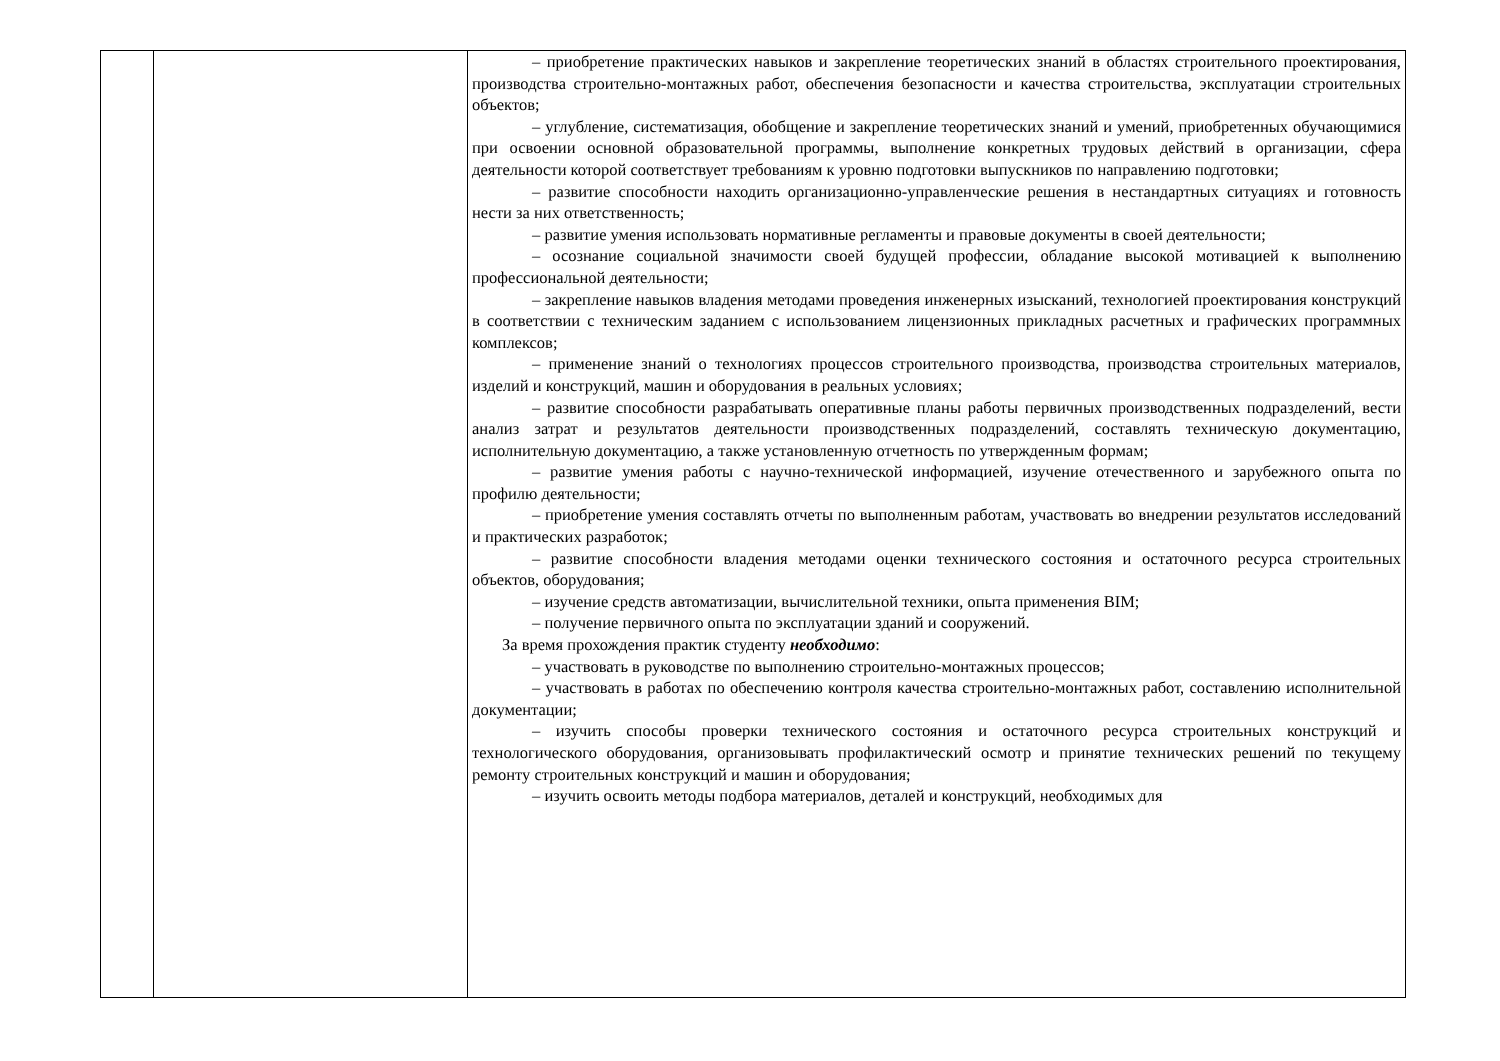| | | – приобретение практических навыков и закрепление теоретических знаний в областях строительного проектирования, производства строительно-монтажных работ, обеспечения безопасности и качества строительства, эксплуатации строительных объектов; – углубление, систематизация, обобщение и закрепление теоретических знаний и умений, приобретенных обучающимися при освоении основной образовательной программы, выполнение конкретных трудовых действий в организации, сфера деятельности которой соответствует требованиям к уровню подготовки выпускников по направлению подготовки; – развитие способности находить организационно-управленческие решения в нестандартных ситуациях и готовность нести за них ответственность; – развитие умения использовать нормативные регламенты и правовые документы в своей деятельности; – осознание социальной значимости своей будущей профессии, обладание высокой мотивацией к выполнению профессиональной деятельности; – закрепление навыков владения методами проведения инженерных изысканий, технологией проектирования конструкций в соответствии с техническим заданием с использованием лицензионных прикладных расчетных и графических программных комплексов; – применение знаний о технологиях процессов строительного производства, производства строительных материалов, изделий и конструкций, машин и оборудования в реальных условиях; – развитие способности разрабатывать оперативные планы работы первичных производственных подразделений, вести анализ затрат и результатов деятельности производственных подразделений, составлять техническую документацию, исполнительную документацию, а также установленную отчетность по утвержденным формам; – развитие умения работы с научно-технической информацией, изучение отечественного и зарубежного опыта по профилю деятельности; – приобретение умения составлять отчеты по выполненным работам, участвовать во внедрении результатов исследований и практических разработок; – развитие способности владения методами оценки технического состояния и остаточного ресурса строительных объектов, оборудования; – изучение средств автоматизации, вычислительной техники, опыта применения BIM; – получение первичного опыта по эксплуатации зданий и сооружений. За время прохождения практик студенту необходимо : – участвовать в руководстве по выполнению строительно-монтажных процессов; – участвовать в работах по обеспечению контроля качества строительно-монтажных работ, составлению исполнительной документации; – изучить способы проверки технического состояния и остаточного ресурса строительных конструкций и технологического оборудования, организовывать профилактический осмотр и принятие технических решений по текущему ремонту строительных конструкций и машин и оборудования; – изучить освоить методы подбора материалов, деталей и конструкций, необходимых для |